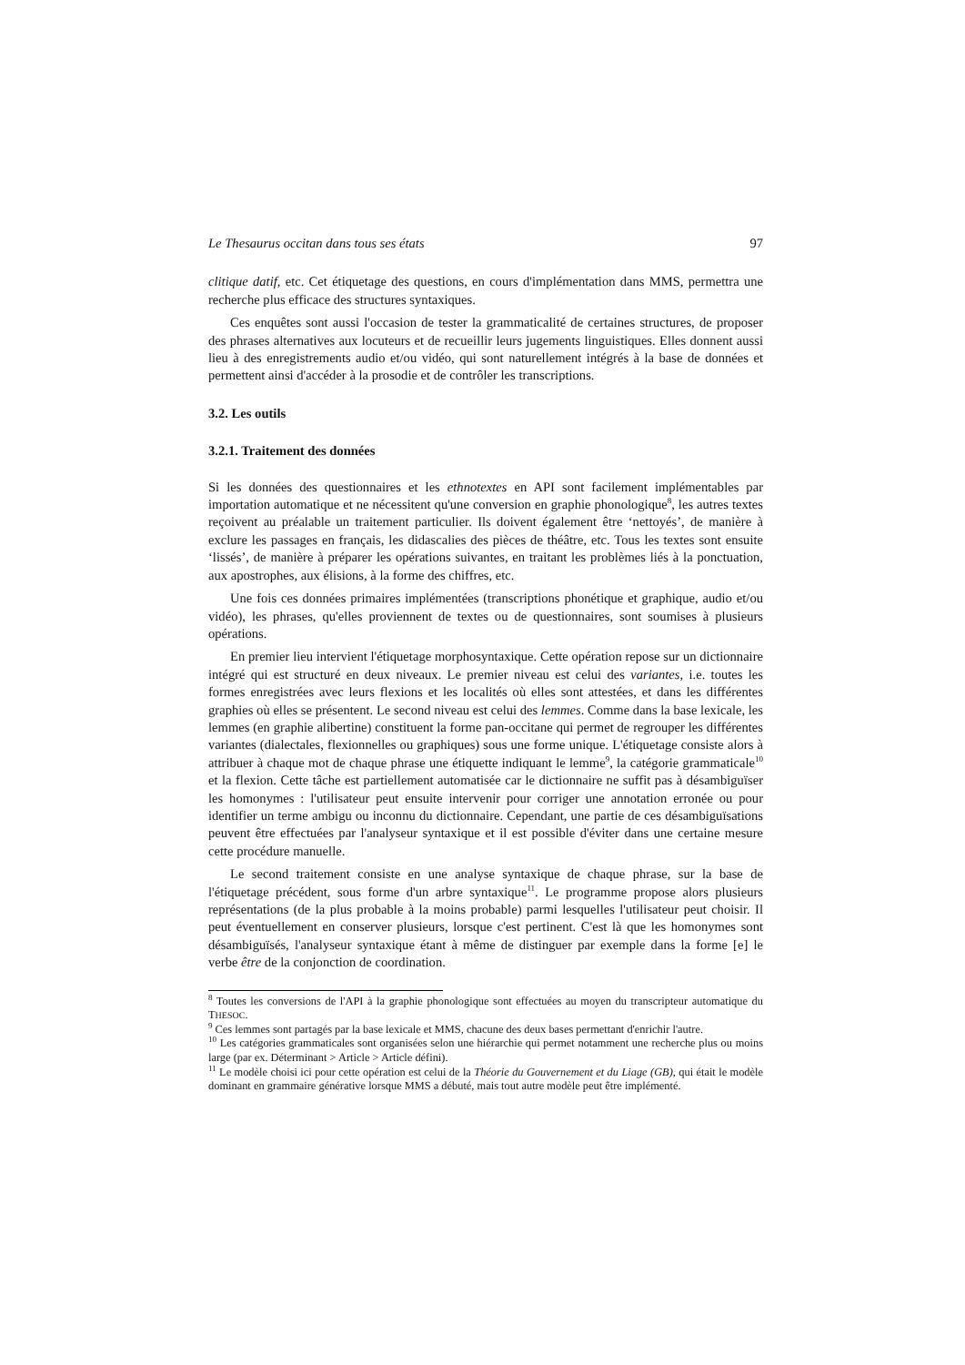Le Thesaurus occitan dans tous ses états 97
clitique datif, etc. Cet étiquetage des questions, en cours d'implémentation dans MMS, permettra une recherche plus efficace des structures syntaxiques.
Ces enquêtes sont aussi l'occasion de tester la grammaticalité de certaines structures, de proposer des phrases alternatives aux locuteurs et de recueillir leurs jugements linguistiques. Elles donnent aussi lieu à des enregistrements audio et/ou vidéo, qui sont naturellement intégrés à la base de données et permettent ainsi d'accéder à la prosodie et de contrôler les transcriptions.
3.2. Les outils
3.2.1. Traitement des données
Si les données des questionnaires et les ethnotextes en API sont facilement implémentables par importation automatique et ne nécessitent qu'une conversion en graphie phonologique<sup>8</sup>, les autres textes reçoivent au préalable un traitement particulier. Ils doivent également être ‘nettoyés’, de manière à exclure les passages en français, les didascalies des pièces de théâtre, etc. Tous les textes sont ensuite ‘lissés’, de manière à préparer les opérations suivantes, en traitant les problèmes liés à la ponctuation, aux apostrophes, aux élisions, à la forme des chiffres, etc.
Une fois ces données primaires implémentées (transcriptions phonétique et graphique, audio et/ou vidéo), les phrases, qu'elles proviennent de textes ou de questionnaires, sont soumises à plusieurs opérations.
En premier lieu intervient l'étiquetage morphosyntaxique. Cette opération repose sur un dictionnaire intégré qui est structuré en deux niveaux. Le premier niveau est celui des variantes, i.e. toutes les formes enregistrées avec leurs flexions et les localités où elles sont attestées, et dans les différentes graphies où elles se présentent. Le second niveau est celui des lemmes. Comme dans la base lexicale, les lemmes (en graphie alibertine) constituent la forme pan-occitane qui permet de regrouper les différentes variantes (dialectales, flexionnelles ou graphiques) sous une forme unique. L'étiquetage consiste alors à attribuer à chaque mot de chaque phrase une étiquette indiquant le lemme<sup>9</sup>, la catégorie grammaticale<sup>10</sup> et la flexion. Cette tâche est partiellement automatisée car le dictionnaire ne suffit pas à désambiguïser les homonymes : l'utilisateur peut ensuite intervenir pour corriger une annotation erronée ou pour identifier un terme ambigu ou inconnu du dictionnaire. Cependant, une partie de ces désambiguïsations peuvent être effectuées par l'analyseur syntaxique et il est possible d'éviter dans une certaine mesure cette procédure manuelle.
Le second traitement consiste en une analyse syntaxique de chaque phrase, sur la base de l'étiquetage précédent, sous forme d'un arbre syntaxique<sup>11</sup>. Le programme propose alors plusieurs représentations (de la plus probable à la moins probable) parmi lesquelles l'utilisateur peut choisir. Il peut éventuellement en conserver plusieurs, lorsque c'est pertinent. C'est là que les homonymes sont désambiguïsés, l'analyseur syntaxique étant à même de distinguer par exemple dans la forme [e] le verbe être de la conjonction de coordination.
<sup>8</sup> Toutes les conversions de l'API à la graphie phonologique sont effectuées au moyen du transcripteur automatique du THESOC.
<sup>9</sup> Ces lemmes sont partagés par la base lexicale et MMS, chacune des deux bases permettant d'enrichir l'autre.
<sup>10</sup> Les catégories grammaticales sont organisées selon une hiérarchie qui permet notamment une recherche plus ou moins large (par ex. Déterminant > Article > Article défini).
<sup>11</sup> Le modèle choisi ici pour cette opération est celui de la Théorie du Gouvernement et du Liage (GB), qui était le modèle dominant en grammaire générative lorsque MMS a débuté, mais tout autre modèle peut être implémenté.